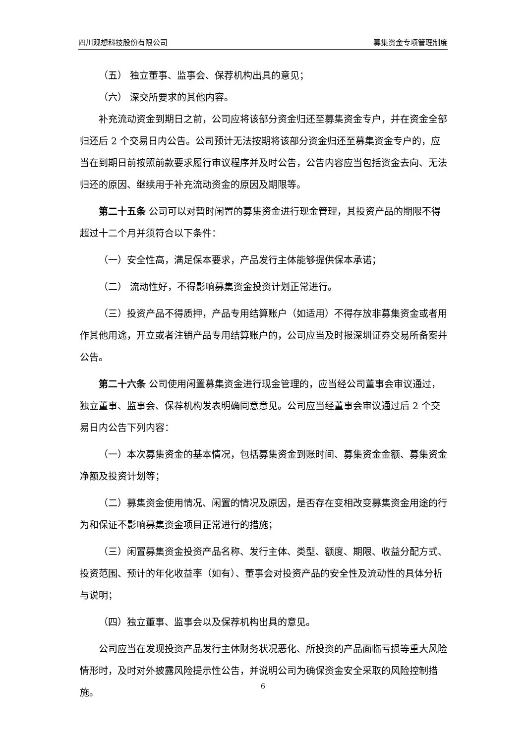四川观想科技股份有限公司 募集资金专项管理制度
（五） 独立董事、监事会、保荐机构出具的意见；
（六） 深交所要求的其他内容。
补充流动资金到期日之前，公司应将该部分资金归还至募集资金专户，并在资金全部归还后 2 个交易日内公告。公司预计无法按期将该部分资金归还至募集资金专户的，应当在到期日前按照前款要求履行审议程序并及时公告，公告内容应当包括资金去向、无法归还的原因、继续用于补充流动资金的原因及期限等。
第二十五条 公司可以对暂时闲置的募集资金进行现金管理，其投资产品的期限不得超过十二个月并须符合以下条件：
（一）安全性高，满足保本要求，产品发行主体能够提供保本承诺；
（二） 流动性好，不得影响募集资金投资计划正常进行。
（三）投资产品不得质押，产品专用结算账户（如适用）不得存放非募集资金或者用作其他用途，开立或者注销产品专用结算账户的，公司应当及时报深圳证券交易所备案并公告。
第二十六条 公司使用闲置募集资金进行现金管理的，应当经公司董事会审议通过，独立董事、监事会、保荐机构发表明确同意意见。公司应当经董事会审议通过后 2 个交易日内公告下列内容：
（一）本次募集资金的基本情况，包括募集资金到账时间、募集资金金额、募集资金净额及投资计划等；
（二）募集资金使用情况、闲置的情况及原因，是否存在变相改变募集资金用途的行为和保证不影响募集资金项目正常进行的措施；
（三）闲置募集资金投资产品名称、发行主体、类型、额度、期限、收益分配方式、投资范围、预计的年化收益率（如有）、董事会对投资产品的安全性及流动性的具体分析与说明；
（四）独立董事、监事会以及保荐机构出具的意见。
公司应当在发现投资产品发行主体财务状况恶化、所投资的产品面临亏损等重大风险情形时，及时对外披露风险提示性公告，并说明公司为确保资金安全采取的风险控制措施。
6